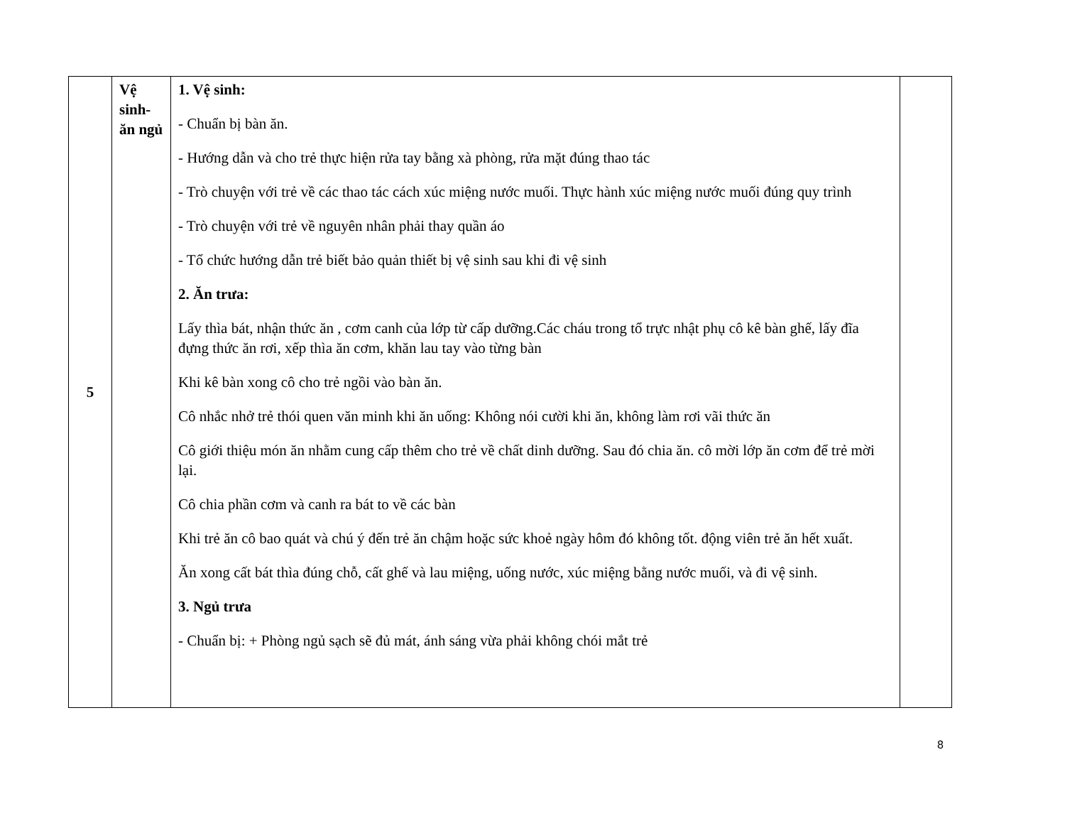| 5 | Vệ sinh- ăn ngủ | 1. Vệ sinh: - Chuẩn bị bàn ăn. - Hướng dẫn và cho trẻ thực hiện rửa tay bằng xà phòng, rửa mặt đúng thao tác - Trò chuyện với trẻ về các thao tác cách xúc miệng nước muối. Thực hành xúc miệng nước muối đúng quy trình - Trò chuyện với trẻ về nguyên nhân phải thay quần áo - Tổ chức hướng dẫn trẻ biết bảo quản thiết bị vệ sinh sau khi đi vệ sinh 2. Ăn trưa: Lấy thìa bát, nhận thức ăn , cơm canh của lớp từ cấp dưỡng.Các cháu trong tổ trực nhật phụ cô kê bàn ghế, lấy đĩa đựng thức ăn rơi, xếp thìa ăn cơm, khăn lau tay vào từng bàn Khi kê bàn xong cô cho trẻ ngồi vào bàn ăn. Cô nhắc nhở trẻ thói quen văn minh khi ăn uống: Không nói cười khi ăn, không làm rơi vãi thức ăn Cô giới thiệu món ăn nhằm cung cấp thêm cho trẻ về chất dinh dưỡng. Sau đó chia ăn. cô mời lớp ăn cơm để trẻ mời lại. Cô chia phần cơm và canh ra bát to về các bàn Khi trẻ ăn cô bao quát và chú ý đến trẻ ăn chậm hoặc sức khoẻ ngày hôm đó không tốt. động viên trẻ ăn hết xuất. Ăn xong cất bát thìa đúng chỗ, cất ghế và lau miệng, uống nước, xúc miệng bằng nước muối, và đi vệ sinh. 3. Ngủ trưa - Chuẩn bị: + Phòng ngủ sạch sẽ đủ mát, ánh sáng vừa phải không chói mắt trẻ | |
8